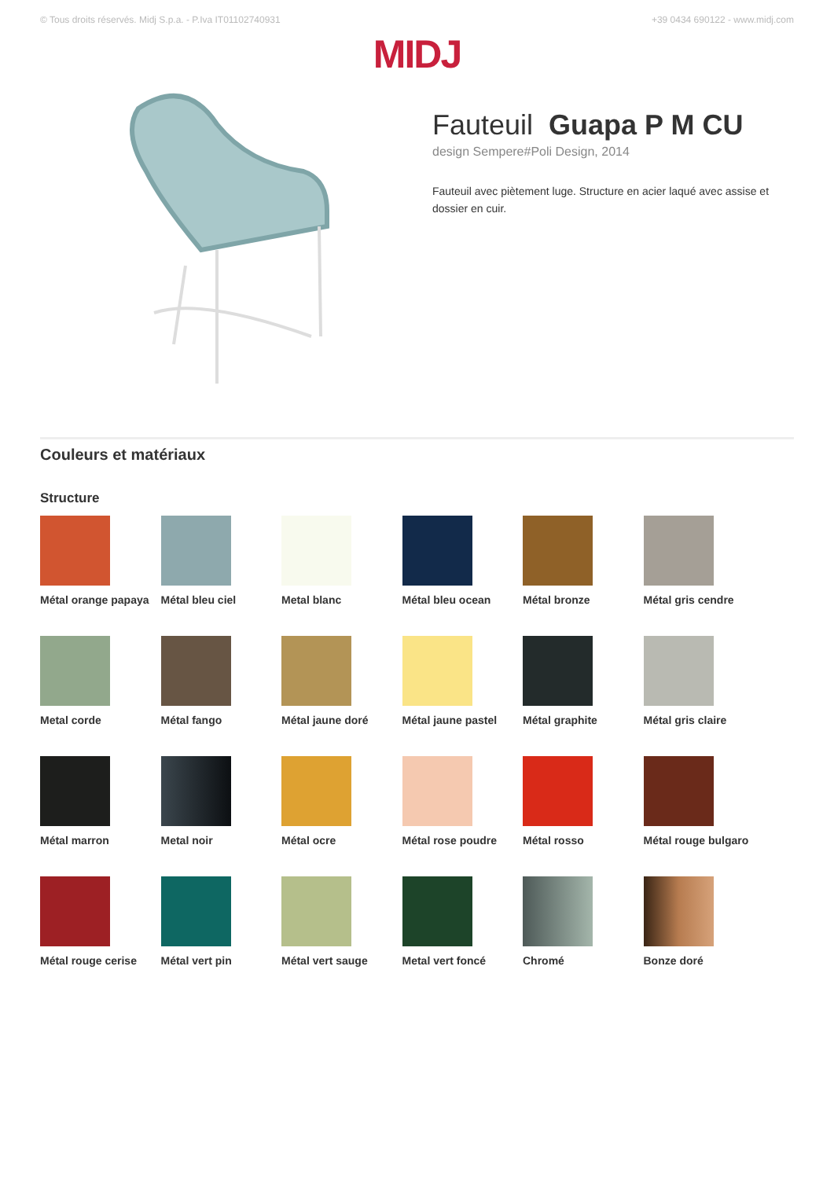© Tous droits réservés. Midj S.p.a. - P.Iva IT01102740931 +39 0434 690122 - www.midj.com
MIDJ
Fauteuil Guapa P M CU
design Sempere#Poli Design, 2014
Fauteuil avec piètement luge. Structure en acier laqué avec assise et
dossier en cuir.
Couleurs et matériaux
Structure
Métal orange papaya
Métal bleu ciel
Metal blanc
Métal bleu ocean
Métal bronze
Métal gris cendre
Metal corde
Métal fango
Métal jaune doré
Métal jaune pastel
Métal graphite
Métal gris claire
Métal marron
Metal noir
Métal ocre
Métal rose poudre
Métal rosso
Métal rouge bulgaro
Métal rouge cerise
Métal vert pin
Métal vert sauge
Metal vert foncé
Chromé
Bonze doré